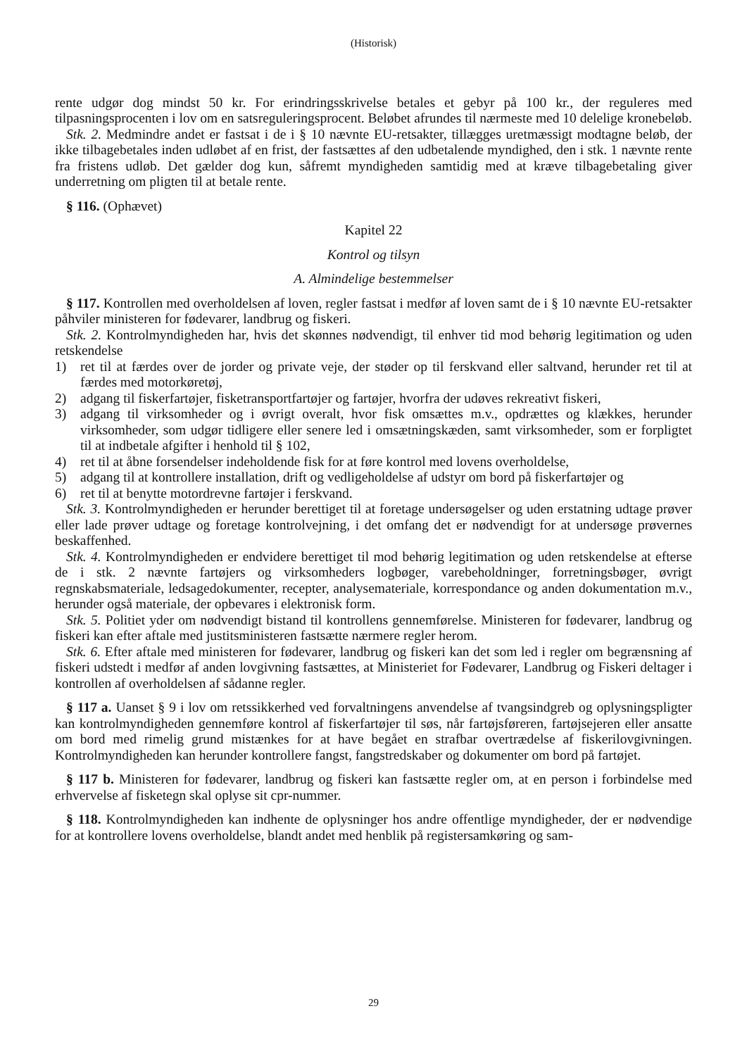(Historisk)
rente udgør dog mindst 50 kr. For erindringsskrivelse betales et gebyr på 100 kr., der reguleres med tilpasningsprocenten i lov om en satsreguleringsprocent. Beløbet afrundes til nærmeste med 10 delelige kronebeløb.
Stk. 2. Medmindre andet er fastsat i de i § 10 nævnte EU-retsakter, tillægges uretmæssigt modtagne beløb, der ikke tilbagebetales inden udløbet af en frist, der fastsættes af den udbetalende myndighed, den i stk. 1 nævnte rente fra fristens udløb. Det gælder dog kun, såfremt myndigheden samtidig med at kræve tilbagebetaling giver underretning om pligten til at betale rente.
§ 116. (Ophævet)
Kapitel 22
Kontrol og tilsyn
A. Almindelige bestemmelser
§ 117. Kontrollen med overholdelsen af loven, regler fastsat i medfør af loven samt de i § 10 nævnte EU-retsakter påhviler ministeren for fødevarer, landbrug og fiskeri.
Stk. 2. Kontrolmyndigheden har, hvis det skønnes nødvendigt, til enhver tid mod behørig legitimation og uden retskendelse
1) ret til at færdes over de jorder og private veje, der støder op til ferskvand eller saltvand, herunder ret til at færdes med motorkøretøj,
2) adgang til fiskerfartøjer, fisketransportfartøjer og fartøjer, hvorfra der udøves rekreativt fiskeri,
3) adgang til virksomheder og i øvrigt overalt, hvor fisk omsættes m.v., opdrættes og klækkes, herunder virksomheder, som udgør tidligere eller senere led i omsætningskæden, samt virksomheder, som er forpligtet til at indbetale afgifter i henhold til § 102,
4) ret til at åbne forsendelser indeholdende fisk for at føre kontrol med lovens overholdelse,
5) adgang til at kontrollere installation, drift og vedligeholdelse af udstyr om bord på fiskerfartøjer og
6) ret til at benytte motordrevne fartøjer i ferskvand.
Stk. 3. Kontrolmyndigheden er herunder berettiget til at foretage undersøgelser og uden erstatning udtage prøver eller lade prøver udtage og foretage kontrolvejning, i det omfang det er nødvendigt for at undersøge prøvernes beskaffenhed.
Stk. 4. Kontrolmyndigheden er endvidere berettiget til mod behørig legitimation og uden retskendelse at efterse de i stk. 2 nævnte fartøjers og virksomheders logbøger, varebeholdninger, forretningsbøger, øvrigt regnskabsmateriale, ledsagedokumenter, recepter, analysemateriale, korrespondance og anden dokumentation m.v., herunder også materiale, der opbevares i elektronisk form.
Stk. 5. Politiet yder om nødvendigt bistand til kontrollens gennemførelse. Ministeren for fødevarer, landbrug og fiskeri kan efter aftale med justitsministeren fastsætte nærmere regler herom.
Stk. 6. Efter aftale med ministeren for fødevarer, landbrug og fiskeri kan det som led i regler om begrænsning af fiskeri udstedt i medfør af anden lovgivning fastsættes, at Ministeriet for Fødevarer, Landbrug og Fiskeri deltager i kontrollen af overholdelsen af sådanne regler.
§ 117 a. Uanset § 9 i lov om retssikkerhed ved forvaltningens anvendelse af tvangsindgreb og oplysningspligter kan kontrolmyndigheden gennemføre kontrol af fiskerfartøjer til søs, når fartøjsføreren, fartøjsejeren eller ansatte om bord med rimelig grund mistænkes for at have begået en strafbar overtrædelse af fiskerilovgivningen. Kontrolmyndigheden kan herunder kontrollere fangst, fangstredskaber og dokumenter om bord på fartøjet.
§ 117 b. Ministeren for fødevarer, landbrug og fiskeri kan fastsætte regler om, at en person i forbindelse med erhvervelse af fisketegn skal oplyse sit cpr-nummer.
§ 118. Kontrolmyndigheden kan indhente de oplysninger hos andre offentlige myndigheder, der er nødvendige for at kontrollere lovens overholdelse, blandt andet med henblik på registersamkøring og sam-
29